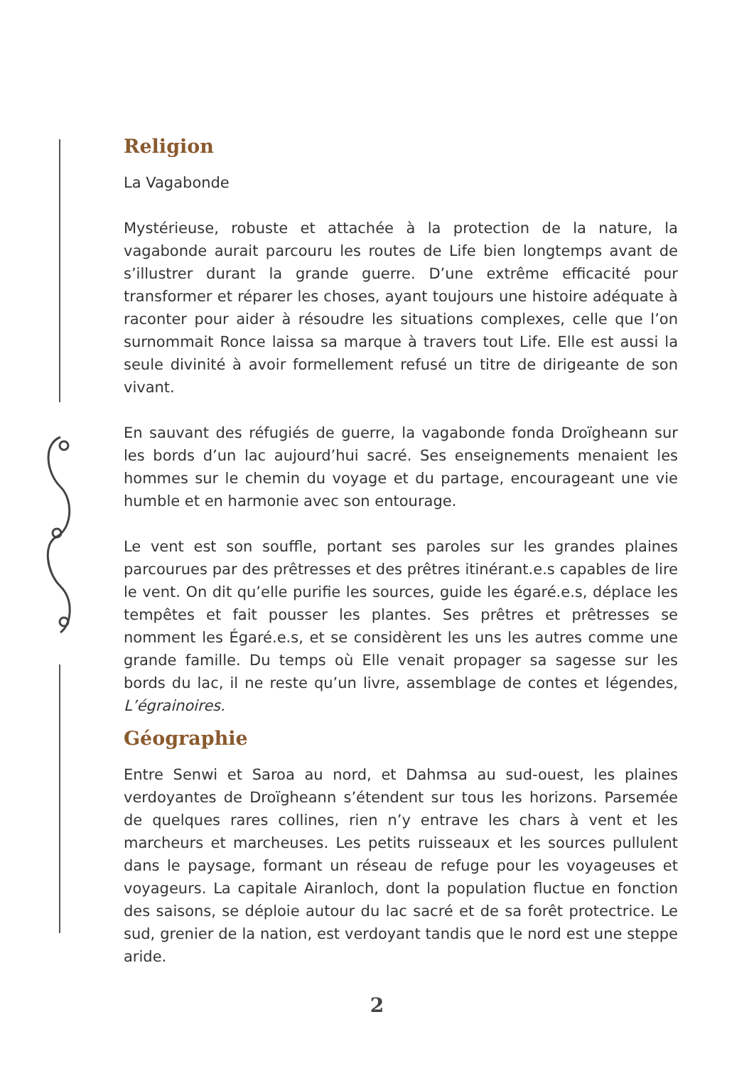Religion
La Vagabonde
Mystérieuse, robuste et attachée à la protection de la nature, la vagabonde aurait parcouru les routes de Life bien longtemps avant de s’illustrer durant la grande guerre. D’une extrême efficacité pour transformer et réparer les choses, ayant toujours une histoire adéquate à raconter pour aider à résoudre les situations complexes, celle que l’on surnommait Ronce laissa sa marque à travers tout Life. Elle est aussi la seule divinité à avoir formellement refusé un titre de dirigeante de son vivant.
En sauvant des réfugiés de guerre, la vagabonde fonda Droïgheann sur les bords d’un lac aujourd’hui sacré. Ses enseignements menaient les hommes sur le chemin du voyage et du partage, encourageant une vie humble et en harmonie avec son entourage.
Le vent est son souffle, portant ses paroles sur les grandes plaines parcourues par des prêtresses et des prêtres itinérant.e.s capables de lire le vent. On dit qu’elle purifie les sources, guide les égaré.e.s, déplace les tempêtes et fait pousser les plantes. Ses prêtres et prêtresses se nomment les Égaré.e.s, et se considèrent les uns les autres comme une grande famille. Du temps où Elle venait propager sa sagesse sur les bords du lac, il ne reste qu’un livre, assemblage de contes et légendes, L’égrainoires.
Géographie
Entre Senwi et Saroa au nord, et Dahmsa au sud-ouest, les plaines verdoyantes de Droïgheann s’étendent sur tous les horizons. Parsemée de quelques rares collines, rien n’y entrave les chars à vent et les marcheurs et marcheuses. Les petits ruisseaux et les sources pullulent dans le paysage, formant un réseau de refuge pour les voyageuses et voyageurs. La capitale Airanloch, dont la population fluctue en fonction des saisons, se déploie autour du lac sacré et de sa forêt protectrice. Le sud, grenier de la nation, est verdoyant tandis que le nord est une steppe aride.
2